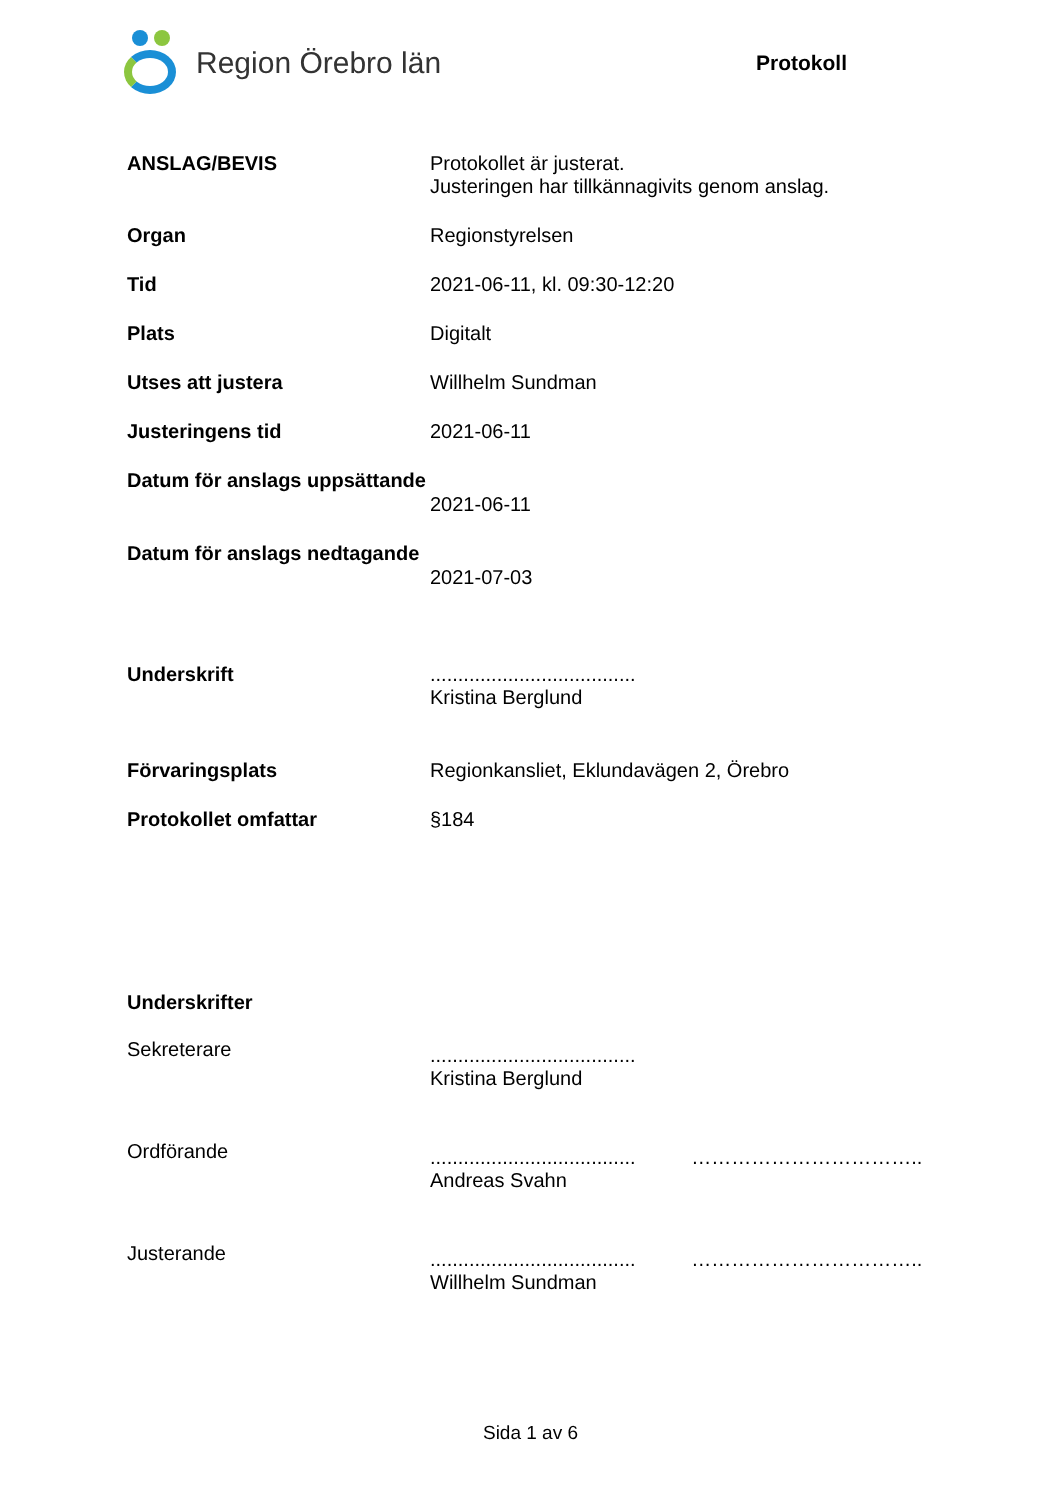Region Örebro län
Protokoll
ANSLAG/BEVIS Protokollet är justerat.
Justeringen har tillkännagivits genom anslag.
Organ Regionstyrelsen
Tid 2021-06-11, kl. 09:30-12:20
Plats Digitalt
Utses att justera Willhelm Sundman
Justeringens tid 2021-06-11
Datum för anslags uppsättande
2021-06-11
Datum för anslags nedtagande
2021-07-03
Underskrift .....................................
Kristina Berglund
Förvaringsplats Regionkansliet, Eklundavägen 2, Örebro
Protokollet omfattar §184
Underskrifter
Sekreterare
.....................................
Kristina Berglund
Ordförande
..................................... ……………………………..
Andreas Svahn
Justerande
..................................... ……………………………..
Willhelm Sundman
Sida 1 av 6